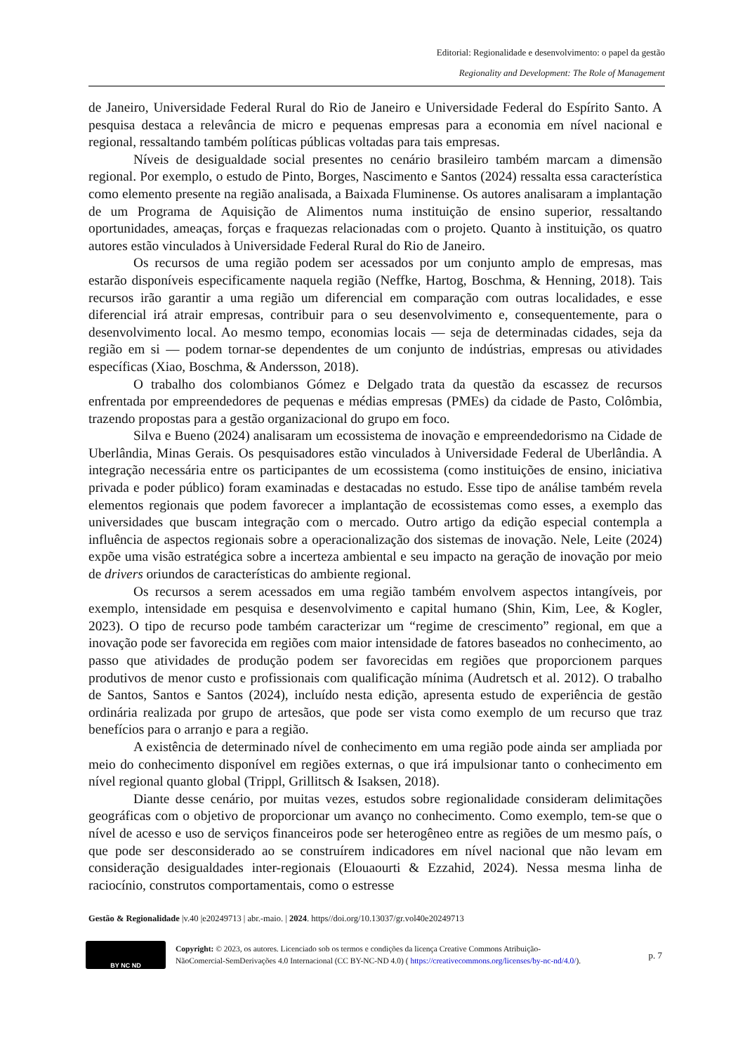Editorial: Regionalidade e desenvolvimento: o papel da gestão
Regionality and Development: The Role of Management
de Janeiro, Universidade Federal Rural do Rio de Janeiro e Universidade Federal do Espírito Santo. A pesquisa destaca a relevância de micro e pequenas empresas para a economia em nível nacional e regional, ressaltando também políticas públicas voltadas para tais empresas.
Níveis de desigualdade social presentes no cenário brasileiro também marcam a dimensão regional. Por exemplo, o estudo de Pinto, Borges, Nascimento e Santos (2024) ressalta essa característica como elemento presente na região analisada, a Baixada Fluminense. Os autores analisaram a implantação de um Programa de Aquisição de Alimentos numa instituição de ensino superior, ressaltando oportunidades, ameaças, forças e fraquezas relacionadas com o projeto. Quanto à instituição, os quatro autores estão vinculados à Universidade Federal Rural do Rio de Janeiro.
Os recursos de uma região podem ser acessados por um conjunto amplo de empresas, mas estarão disponíveis especificamente naquela região (Neffke, Hartog, Boschma, & Henning, 2018). Tais recursos irão garantir a uma região um diferencial em comparação com outras localidades, e esse diferencial irá atrair empresas, contribuir para o seu desenvolvimento e, consequentemente, para o desenvolvimento local. Ao mesmo tempo, economias locais — seja de determinadas cidades, seja da região em si — podem tornar-se dependentes de um conjunto de indústrias, empresas ou atividades específicas (Xiao, Boschma, & Andersson, 2018).
O trabalho dos colombianos Gómez e Delgado trata da questão da escassez de recursos enfrentada por empreendedores de pequenas e médias empresas (PMEs) da cidade de Pasto, Colômbia, trazendo propostas para a gestão organizacional do grupo em foco.
Silva e Bueno (2024) analisaram um ecossistema de inovação e empreendedorismo na Cidade de Uberlândia, Minas Gerais. Os pesquisadores estão vinculados à Universidade Federal de Uberlândia. A integração necessária entre os participantes de um ecossistema (como instituições de ensino, iniciativa privada e poder público) foram examinadas e destacadas no estudo. Esse tipo de análise também revela elementos regionais que podem favorecer a implantação de ecossistemas como esses, a exemplo das universidades que buscam integração com o mercado. Outro artigo da edição especial contempla a influência de aspectos regionais sobre a operacionalização dos sistemas de inovação. Nele, Leite (2024) expõe uma visão estratégica sobre a incerteza ambiental e seu impacto na geração de inovação por meio de drivers oriundos de características do ambiente regional.
Os recursos a serem acessados em uma região também envolvem aspectos intangíveis, por exemplo, intensidade em pesquisa e desenvolvimento e capital humano (Shin, Kim, Lee, & Kogler, 2023). O tipo de recurso pode também caracterizar um “regime de crescimento” regional, em que a inovação pode ser favorecida em regiões com maior intensidade de fatores baseados no conhecimento, ao passo que atividades de produção podem ser favorecidas em regiões que proporcionem parques produtivos de menor custo e profissionais com qualificação mínima (Audretsch et al. 2012). O trabalho de Santos, Santos e Santos (2024), incluído nesta edição, apresenta estudo de experiência de gestão ordinária realizada por grupo de artesãos, que pode ser vista como exemplo de um recurso que traz benefícios para o arranjo e para a região.
A existência de determinado nível de conhecimento em uma região pode ainda ser ampliada por meio do conhecimento disponível em regiões externas, o que irá impulsionar tanto o conhecimento em nível regional quanto global (Trippl, Grillitsch & Isaksen, 2018).
Diante desse cenário, por muitas vezes, estudos sobre regionalidade consideram delimitações geográficas com o objetivo de proporcionar um avanço no conhecimento. Como exemplo, tem-se que o nível de acesso e uso de serviços financeiros pode ser heterogêneo entre as regiões de um mesmo país, o que pode ser desconsiderado ao se construírem indicadores em nível nacional que não levam em consideração desigualdades inter-regionais (Elouaourti & Ezzahid, 2024). Nessa mesma linha de raciocínio, construtos comportamentais, como o estresse
Gestão & Regionalidade |v.40 |e20249713 | abr.-maio. | 2024. https//doi.org/10.13037/gr.vol40e20249713
BY NC ND
Copyright: © 2023, os autores. Licenciado sob os termos e condições da licença Creative Commons Atribuição-
NãoComercial-SemDerivações 4.0 Internacional (CC BY-NC-ND 4.0) ( https://creativecommons.org/licenses/by-nc-nd/4.0/).
p. 7